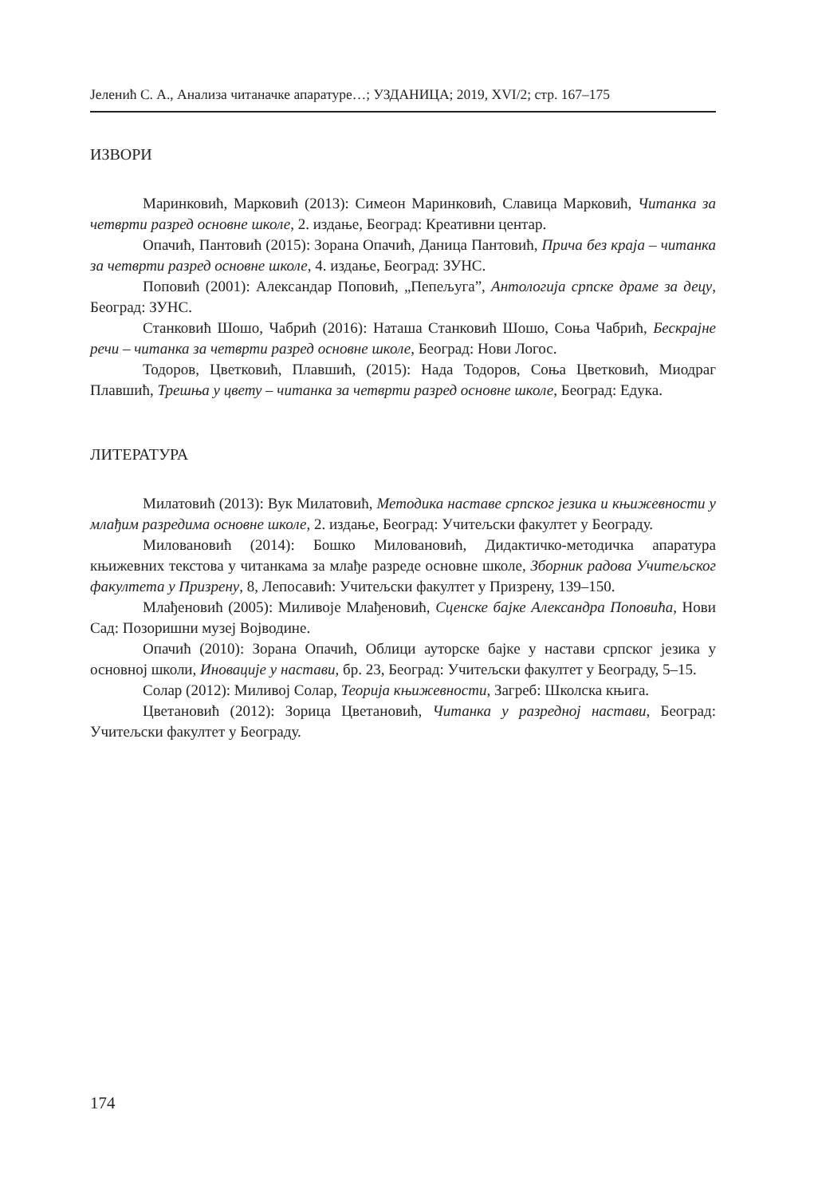Јеленић С. А., Анализа читаначке апаратуре…; УЗДАНИЦА; 2019, XVI/2; стр. 167–175
ИЗВОРИ
Маринковић, Марковић (2013): Симеон Маринковић, Славица Марковић, Читанка за четврти разред основне школе, 2. издање, Београд: Креативни центар.
Опачић, Пантовић (2015): Зорана Опачић, Даница Пантовић, Прича без краја – читанка за четврти разред основне школе, 4. издање, Београд: ЗУНС.
Поповић (2001): Александар Поповић, „Пепељуга”, Антологија српске драме за децу, Београд: ЗУНС.
Станковић Шошо, Чабрић (2016): Наташа Станковић Шошо, Соња Чабрић, Бескрајне речи – читанка за четврти разред основне школе, Београд: Нови Логос.
Тодоров, Цветковић, Плавшић, (2015): Нада Тодоров, Соња Цветковић, Миодраг Плавшић, Трешња у цвету – читанка за четврти разред основне школе, Београд: Едука.
ЛИТЕРАТУРА
Милатовић (2013): Вук Милатовић, Методика наставе српског језика и књижевности у млађим разредима основне школе, 2. издање, Београд: Учитељски факултет у Београду.
Миловановић (2014): Бошко Миловановић, Дидактичко-методичка апаратура књижевних текстова у читанкама за млађе разреде основне школе, Зборник радова Учитељског факултета у Призрену, 8, Лепосавић: Учитељски факултет у Призрену, 139–150.
Млађеновић (2005): Миливоје Млађеновић, Сценске бајке Александра Поповића, Нови Сад: Позоришни музеј Војводине.
Опачић (2010): Зорана Опачић, Облици ауторске бајке у настави српског језика у основној школи, Иновације у настави, бр. 23, Београд: Учитељски факултет у Београду, 5–15.
Солар (2012): Миливој Солар, Теорија књижевности, Загреб: Школска књига.
Цветановић (2012): Зорица Цветановић, Читанка у разредној настави, Београд: Учитељски факултет у Београду.
174